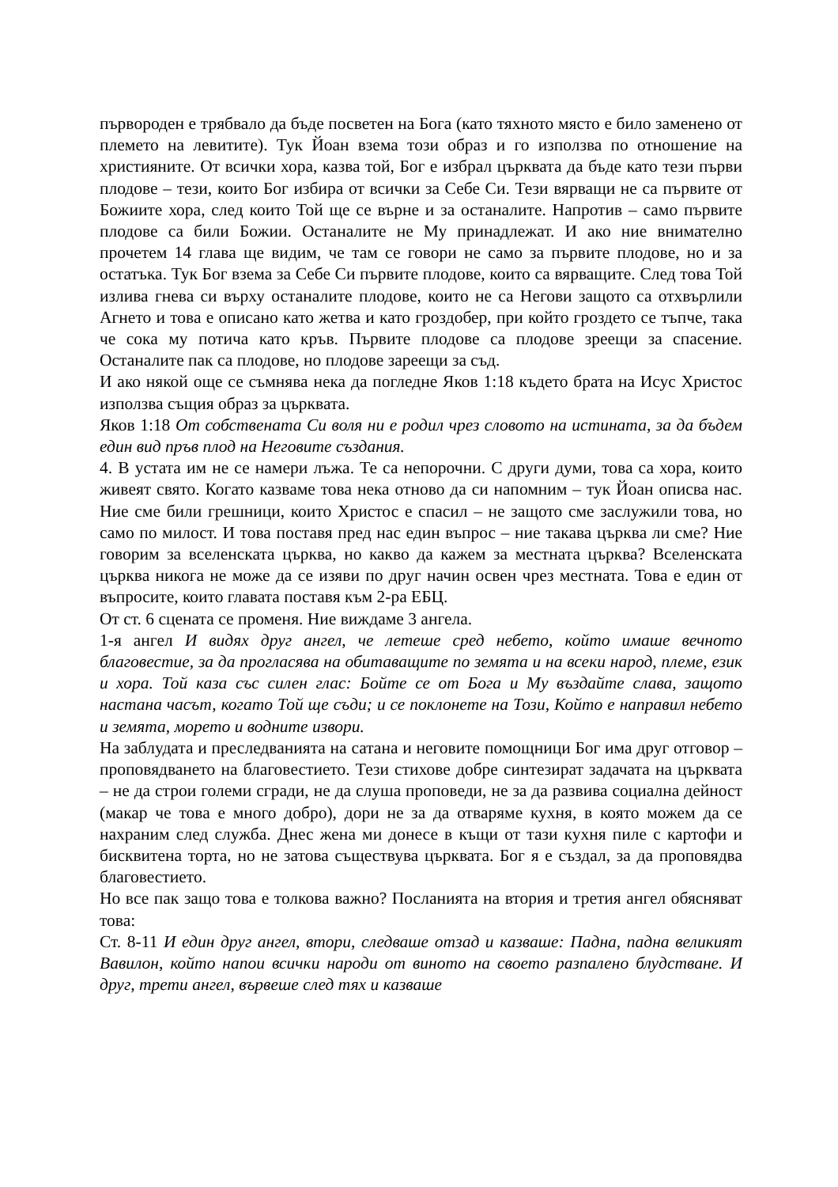първороден е трябвало да бъде посветен на Бога (като тяхното място е било заменено от племето на левитите). Тук Йоан взема този образ и го използва по отношение на християните. От всички хора, казва той, Бог е избрал църквата да бъде като тези първи плодове – тези, които Бог избира от всички за Себе Си. Тези вярващи не са първите от Божиите хора, след които Той ще се върне и за останалите. Напротив – само първите плодове са били Божии. Останалите не Му принадлежат. И ако ние внимателно прочетем 14 глава ще видим, че там се говори не само за първите плодове, но и за остатъка. Тук Бог взема за Себе Си първите плодове, които са вярващите. След това Той излива гнева си върху останалите плодове, които не са Негови защото са отхвърлили Агнето и това е описано като жетва и като гроздобер, при който гроздето се тъпче, така че сока му потича като кръв. Първите плодове са плодове зреещи за спасение. Останалите пак са плодове, но плодове зареещи за съд.
И ако някой още се съмнява нека да погледне Яков 1:18 където брата на Исус Христос използва същия образ за църквата.
Яков 1:18 От собствената Си воля ни е родил чрез словото на истината, за да бъдем един вид пръв плод на Неговите създания.
4. В устата им не се намери лъжа. Те са непорочни. С други думи, това са хора, които живеят свято. Когато казваме това нека отново да си напомним – тук Йоан описва нас. Ние сме били грешници, които Христос е спасил – не защото сме заслужили това, но само по милост. И това поставя пред нас един въпрос – ние такава църква ли сме? Ние говорим за вселенската църква, но какво да кажем за местната църква? Вселенската църква никога не може да се изяви по друг начин освен чрез местната. Това е един от въпросите, които главата поставя към 2-ра ЕБЦ.
От ст. 6 сцената се променя. Ние виждаме 3 ангела.
1-я ангел И видях друг ангел, че летеше сред небето, който имаше вечното благовестие, за да прогласява на обитаващите по земята и на всеки народ, племе, език и хора. Той каза със силен глас: Бойте се от Бога и Му въздайте слава, защото настана часът, когато Той ще съди; и се поклонете на Този, Който е направил небето и земята, морето и водните извори.
На заблудата и преследванията на сатана и неговите помощници Бог има друг отговор – проповядването на благовестието. Тези стихове добре синтезират задачата на църквата – не да строи големи сгради, не да слуша проповеди, не за да развива социална дейност (макар че това е много добро), дори не за да отваряме кухня, в която можем да се нахраним след служба. Днес жена ми донесе в къщи от тази кухня пиле с картофи и бисквитена торта, но не затова съществува църквата. Бог я е създал, за да проповядва благовестието.
Но все пак защо това е толкова важно? Посланията на втория и третия ангел обясняват това:
Ст. 8-11 И един друг ангел, втори, следваше отзад и казваше: Падна, падна великият Вавилон, който напои всички народи от виното на своето разпалено блудстване. И друг, трети ангел, вървеше след тях и казваше